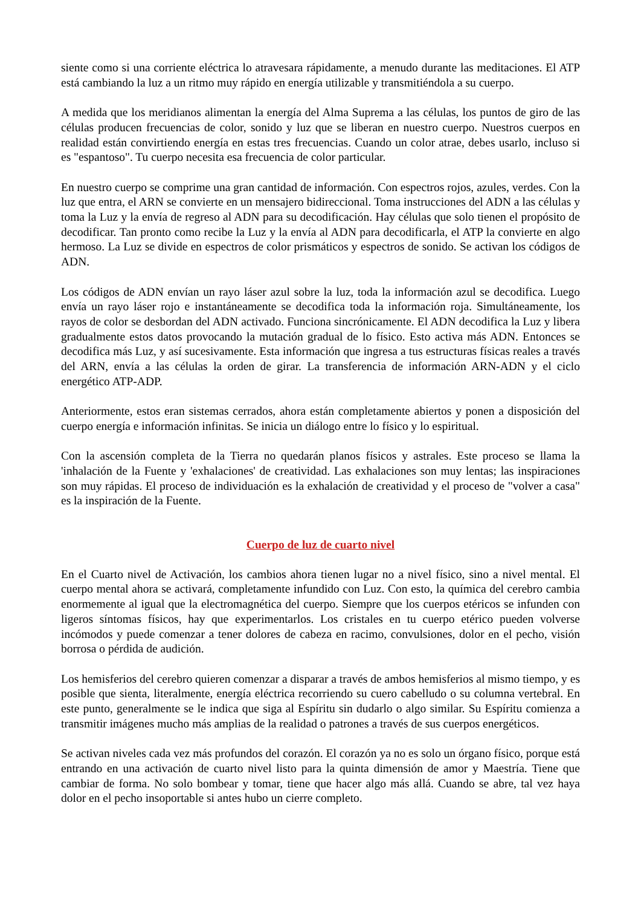siente como si una corriente eléctrica lo atravesara rápidamente, a menudo durante las meditaciones. El ATP está cambiando la luz a un ritmo muy rápido en energía utilizable y transmitiéndola a su cuerpo.
A medida que los meridianos alimentan la energía del Alma Suprema a las células, los puntos de giro de las células producen frecuencias de color, sonido y luz que se liberan en nuestro cuerpo. Nuestros cuerpos en realidad están convirtiendo energía en estas tres frecuencias. Cuando un color atrae, debes usarlo, incluso si es "espantoso". Tu cuerpo necesita esa frecuencia de color particular.
En nuestro cuerpo se comprime una gran cantidad de información. Con espectros rojos, azules, verdes. Con la luz que entra, el ARN se convierte en un mensajero bidireccional. Toma instrucciones del ADN a las células y toma la Luz y la envía de regreso al ADN para su decodificación. Hay células que solo tienen el propósito de decodificar. Tan pronto como recibe la Luz y la envía al ADN para decodificarla, el ATP la convierte en algo hermoso. La Luz se divide en espectros de color prismáticos y espectros de sonido. Se activan los códigos de ADN.
Los códigos de ADN envían un rayo láser azul sobre la luz, toda la información azul se decodifica. Luego envía un rayo láser rojo e instantáneamente se decodifica toda la información roja. Simultáneamente, los rayos de color se desbordan del ADN activado. Funciona sincrónicamente. El ADN decodifica la Luz y libera gradualmente estos datos provocando la mutación gradual de lo físico. Esto activa más ADN. Entonces se decodifica más Luz, y así sucesivamente. Esta información que ingresa a tus estructuras físicas reales a través del ARN, envía a las células la orden de girar. La transferencia de información ARN-ADN y el ciclo energético ATP-ADP.
Anteriormente, estos eran sistemas cerrados, ahora están completamente abiertos y ponen a disposición del cuerpo energía e información infinitas. Se inicia un diálogo entre lo físico y lo espiritual.
Con la ascensión completa de la Tierra no quedarán planos físicos y astrales. Este proceso se llama la 'inhalación de la Fuente y 'exhalaciones' de creatividad. Las exhalaciones son muy lentas; las inspiraciones son muy rápidas. El proceso de individuación es la exhalación de creatividad y el proceso de "volver a casa" es la inspiración de la Fuente.
Cuerpo de luz de cuarto nivel
En el Cuarto nivel de Activación, los cambios ahora tienen lugar no a nivel físico, sino a nivel mental. El cuerpo mental ahora se activará, completamente infundido con Luz. Con esto, la química del cerebro cambia enormemente al igual que la electromagnética del cuerpo. Siempre que los cuerpos etéricos se infunden con ligeros síntomas físicos, hay que experimentarlos. Los cristales en tu cuerpo etérico pueden volverse incómodos y puede comenzar a tener dolores de cabeza en racimo, convulsiones, dolor en el pecho, visión borrosa o pérdida de audición.
Los hemisferios del cerebro quieren comenzar a disparar a través de ambos hemisferios al mismo tiempo, y es posible que sienta, literalmente, energía eléctrica recorriendo su cuero cabelludo o su columna vertebral. En este punto, generalmente se le indica que siga al Espíritu sin dudarlo o algo similar. Su Espíritu comienza a transmitir imágenes mucho más amplias de la realidad o patrones a través de sus cuerpos energéticos.
Se activan niveles cada vez más profundos del corazón. El corazón ya no es solo un órgano físico, porque está entrando en una activación de cuarto nivel listo para la quinta dimensión de amor y Maestría. Tiene que cambiar de forma. No solo bombear y tomar, tiene que hacer algo más allá. Cuando se abre, tal vez haya dolor en el pecho insoportable si antes hubo un cierre completo.